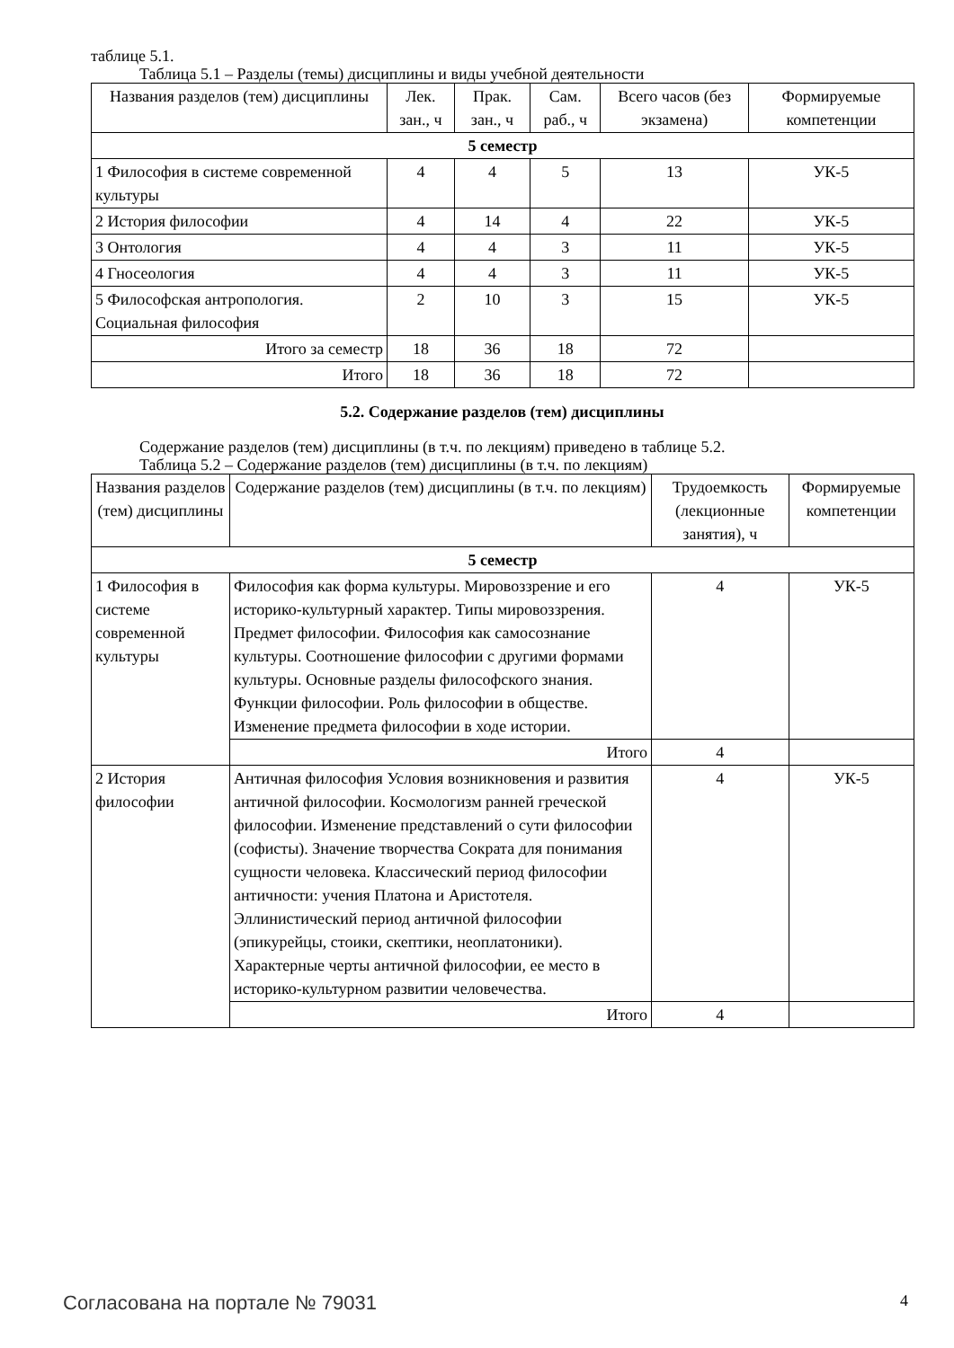таблице 5.1.
Таблица 5.1 – Разделы (темы) дисциплины и виды учебной деятельности
| Названия разделов (тем) дисциплины | Лек. зан., ч | Прак. зан., ч | Сам. раб., ч | Всего часов (без экзамена) | Формируемые компетенции |
| --- | --- | --- | --- | --- | --- |
| 5 семестр | | | | | |
| 1 Философия в системе современной культуры | 4 | 4 | 5 | 13 | УК-5 |
| 2 История философии | 4 | 14 | 4 | 22 | УК-5 |
| 3 Онтология | 4 | 4 | 3 | 11 | УК-5 |
| 4 Гносеология | 4 | 4 | 3 | 11 | УК-5 |
| 5 Философская антропология. Социальная философия | 2 | 10 | 3 | 15 | УК-5 |
| Итого за семестр | 18 | 36 | 18 | 72 | |
| Итого | 18 | 36 | 18 | 72 | |
5.2. Содержание разделов (тем) дисциплины
Содержание разделов (тем) дисциплины (в т.ч. по лекциям) приведено в таблице 5.2.
Таблица 5.2 – Содержание разделов (тем) дисциплины (в т.ч. по лекциям)
| Названия разделов (тем) дисциплины | Содержание разделов (тем) дисциплины (в т.ч. по лекциям) | Трудоемкость (лекционные занятия), ч | Формируемые компетенции |
| --- | --- | --- | --- |
| 5 семестр | | | |
| 1 Философия в системе современной культуры | Философия как форма культуры. Мировоззрение и его историко-культурный характер. Типы мировоззрения. Предмет философии. Философия как самосознание культуры. Соотношение философии с другими формами культуры. Основные разделы философского знания. Функции философии. Роль философии в обществе. Изменение предмета философии в ходе истории. | 4 | УК-5 |
| | Итого | 4 | |
| 2 История философии | Античная философия Условия возникновения и развития античной философии. Космологизм ранней греческой философии. Изменение представлений о сути философии (софисты). Значение творчества Сократа для понимания сущности человека. Классический период философии античности: учения Платона и Аристотеля. Эллинистический период античной философии (эпикурейцы, стоики, скептики, неоплатоники). Характерные черты античной философии, ее место в историко-культурном развитии человечества. | 4 | УК-5 |
| | Итого | 4 | |
Согласована на портале № 79031 4